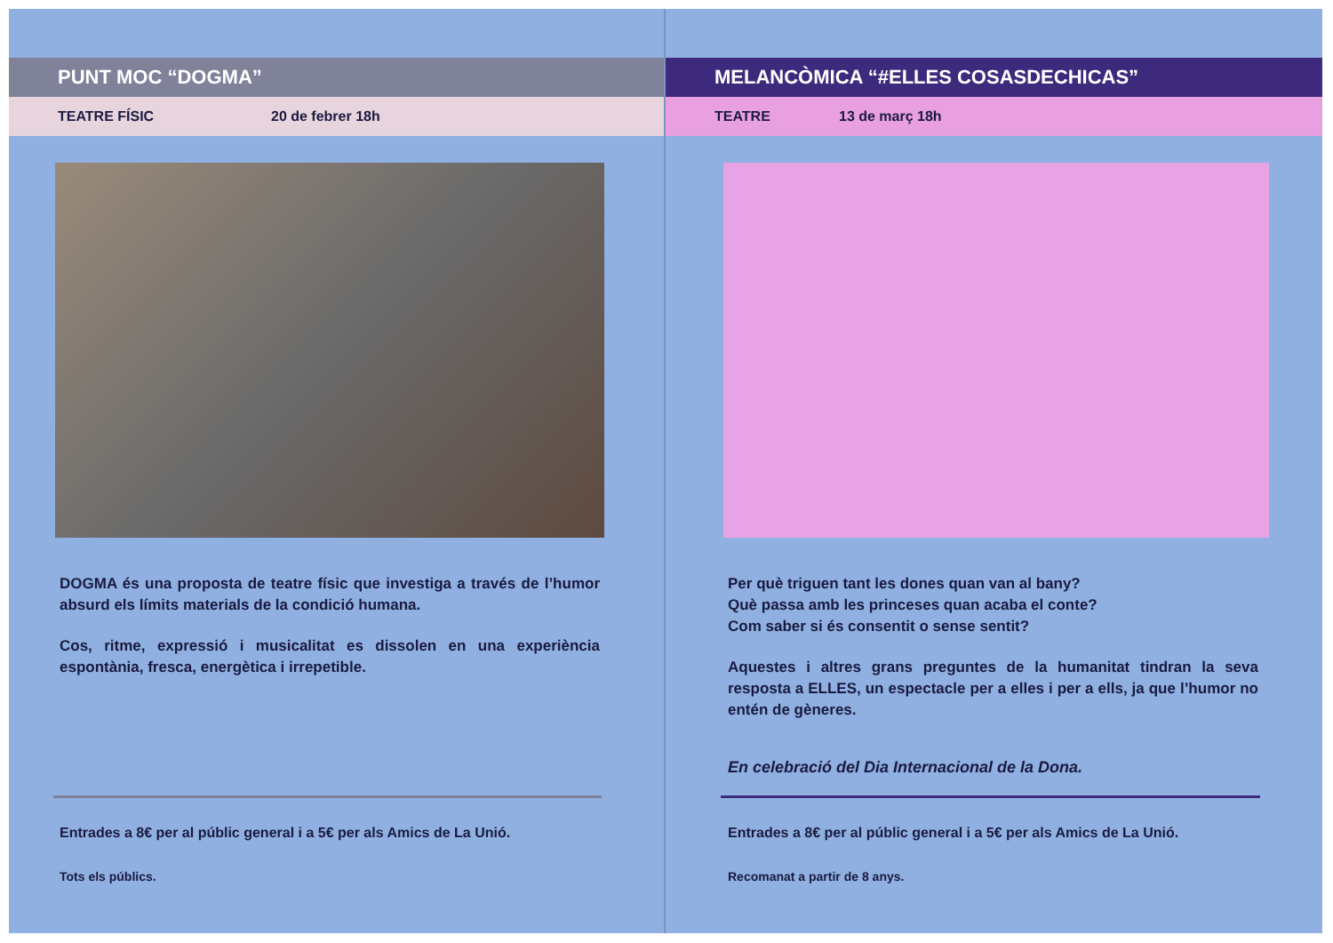PUNT MOC “DOGMA”
TEATRE FÍSIC 20 de febrer 18h
DOGMA és una proposta de teatre físic que investiga a través de l’humor absurd els límits materials de la condició humana.
Cos, ritme, expressió i musicalitat es dissolen en una experiència espontània, fresca, energètica i irrepetible.
Entrades a 8€ per al públic general i a 5€ per als Amics de La Unió.
Tots els públics.
MELANCÒMICA “#ELLES COSASDECHICAS”
TEATRE 13 de març 18h
Per què triguen tant les dones quan van al bany?
Què passa amb les princeses quan acaba el conte?
Com saber si és consentit o sense sentit?
Aquestes i altres grans preguntes de la humanitat tindran la seva resposta a ELLES, un espectacle per a elles i per a ells, ja que l’humor no entén de gèneres.
En celebració del Dia Internacional de la Dona.
Entrades a 8€ per al públic general i a 5€ per als Amics de La Unió.
Recomanat a partir de 8 anys.